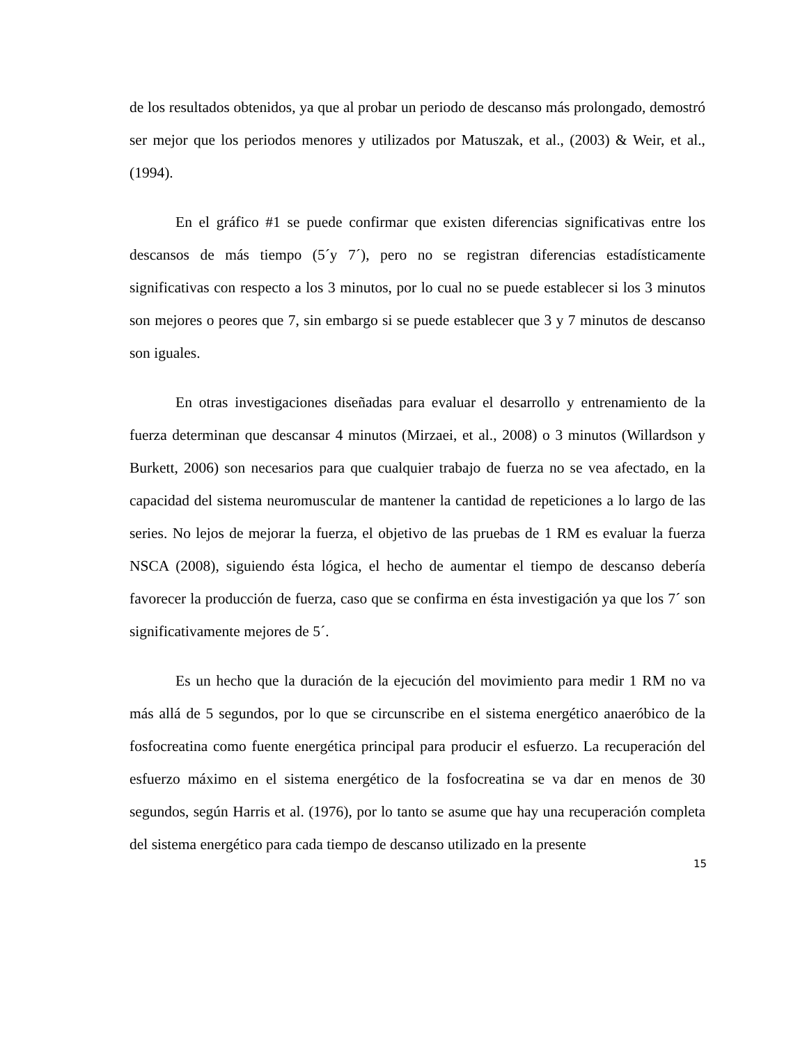de los resultados obtenidos, ya que al probar un periodo de descanso más prolongado, demostró ser mejor que los periodos menores y utilizados por Matuszak, et al., (2003) & Weir, et al., (1994).
En el gráfico #1 se puede confirmar que existen diferencias significativas entre los descansos de más tiempo (5´y 7´), pero no se registran diferencias estadísticamente significativas con respecto a los 3 minutos, por lo cual no se puede establecer si los 3 minutos son mejores o peores que 7, sin embargo si se puede establecer que 3 y 7 minutos de descanso son iguales.
En otras investigaciones diseñadas para evaluar el desarrollo y entrenamiento de la fuerza determinan que descansar 4 minutos (Mirzaei, et al., 2008) o 3 minutos (Willardson y Burkett, 2006) son necesarios para que cualquier trabajo de fuerza no se vea afectado, en la capacidad del sistema neuromuscular de mantener la cantidad de repeticiones a lo largo de las series. No lejos de mejorar la fuerza, el objetivo de las pruebas de 1 RM es evaluar la fuerza NSCA (2008), siguiendo ésta lógica, el hecho de aumentar el tiempo de descanso debería favorecer la producción de fuerza, caso que se confirma en ésta investigación ya que los 7´ son significativamente mejores de 5´.
Es un hecho que la duración de la ejecución del movimiento para medir 1 RM no va más allá de 5 segundos, por lo que se circunscribe en el sistema energético anaeróbico de la fosfocreatina como fuente energética principal para producir el esfuerzo. La recuperación del esfuerzo máximo en el sistema energético de la fosfocreatina se va dar en menos de 30 segundos, según Harris et al. (1976), por lo tanto se asume que hay una recuperación completa del sistema energético para cada tiempo de descanso utilizado en la presente
15